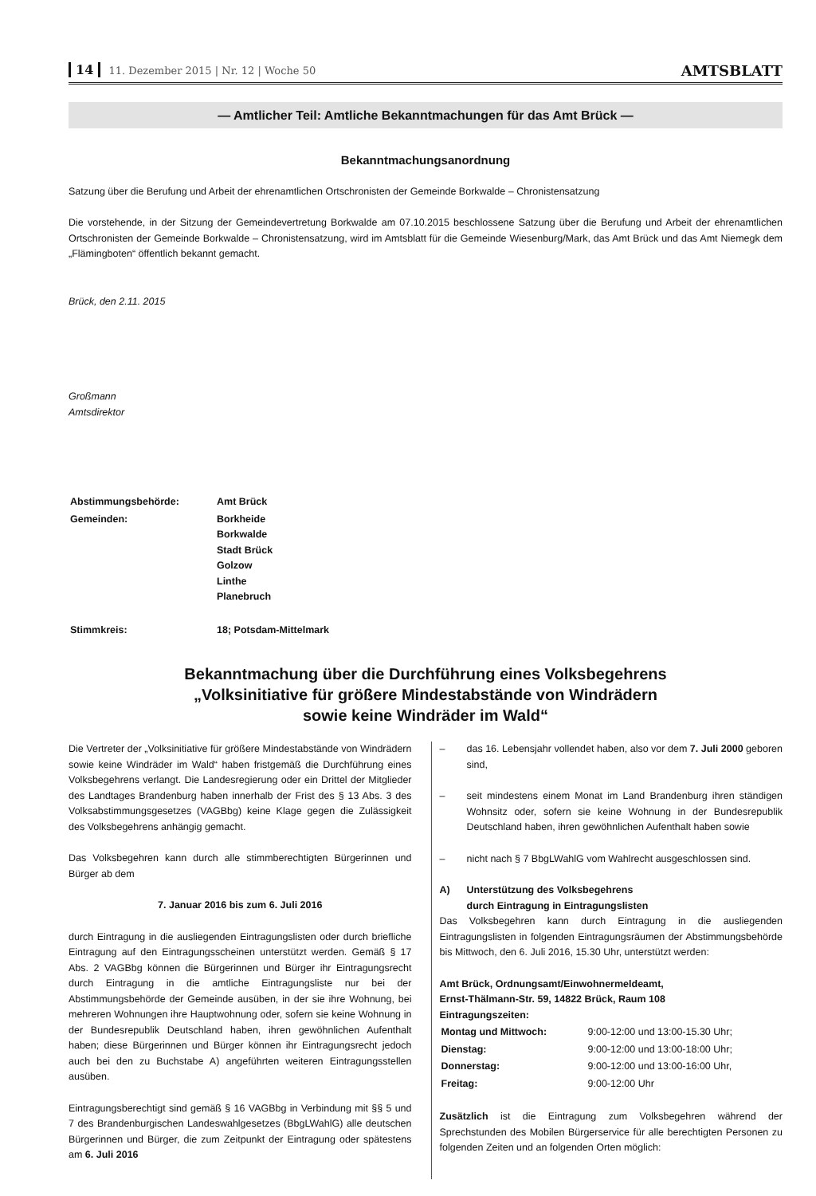14 11. Dezember 2015 | Nr. 12 | Woche 50
AMTSBLATT
— Amtlicher Teil: Amtliche Bekanntmachungen für das Amt Brück —
Bekanntmachungsanordnung
Satzung über die Berufung und Arbeit der ehrenamtlichen Ortschronisten der Gemeinde Borkwalde – Chronistensatzung
Die vorstehende, in der Sitzung der Gemeindevertretung Borkwalde am 07.10.2015 beschlossene Satzung über die Berufung und Arbeit der ehrenamtlichen Ortschronisten der Gemeinde Borkwalde – Chronistensatzung, wird im Amtsblatt für die Gemeinde Wiesenburg/Mark, das Amt Brück und das Amt Niemegk dem „Flämingboten“ öffentlich bekannt gemacht.
Brück, den 2.11. 2015
Großmann
Amtsdirektor
| Abstimmungsbehörde: | Amt Brück |
| Gemeinden: | Borkheide Borkwalde Stadt Brück Golzow Linthe Planebruch |
| Stimmkreis: | 18; Potsdam-Mittelmark |
Bekanntmachung über die Durchführung eines Volksbegehrens
„Volksinitiative für größere Mindestabstände von Windrädern
sowie keine Windräder im Wald“
Die Vertreter der „Volksinitiative für größere Mindestabstände von Windrädern sowie keine Windräder im Wald“ haben fristgemäß die Durchführung eines Volksbegehrens verlangt. Die Landesregierung oder ein Drittel der Mitglieder des Landtages Brandenburg haben innerhalb der Frist des § 13 Abs. 3 des Volksabstimmungsgesetzes (VAGBbg) keine Klage gegen die Zulässigkeit des Volksbegehrens anhängig gemacht.
Das Volksbegehren kann durch alle stimmberechtigten Bürgerinnen und Bürger ab dem
7. Januar 2016 bis zum 6. Juli 2016
durch Eintragung in die ausliegenden Eintragungslisten oder durch briefliche Eintragung auf den Eintragungsscheinen unterstützt werden. Gemäß § 17 Abs. 2 VAGBbg können die Bürgerinnen und Bürger ihr Eintragungsrecht durch Eintragung in die amtliche Eintragungsliste nur bei der Abstimmungsbehörde der Gemeinde ausüben, in der sie ihre Wohnung, bei mehreren Wohnungen ihre Hauptwohnung oder, sofern sie keine Wohnung in der Bundesrepublik Deutschland haben, ihren gewöhnlichen Aufenthalt haben; diese Bürgerinnen und Bürger können ihr Eintragungsrecht jedoch auch bei den zu Buchstabe A) angeführten weiteren Eintragungsstellen ausüben.
Eintragungsberechtigt sind gemäß § 16 VAGBbg in Verbindung mit §§ 5 und 7 des Brandenburgischen Landeswahlgesetzes (BbgLWahlG) alle deutschen Bürgerinnen und Bürger, die zum Zeitpunkt der Eintragung oder spätestens am 6. Juli 2016
– das 16. Lebensjahr vollendet haben, also vor dem 7. Juli 2000 geboren sind,
– seit mindestens einem Monat im Land Brandenburg ihren ständigen Wohnsitz oder, sofern sie keine Wohnung in der Bundesrepublik Deutschland haben, ihren gewöhnlichen Aufenthalt haben sowie
– nicht nach § 7 BbgLWahlG vom Wahlrecht ausgeschlossen sind.
A) Unterstützung des Volksbegehrens
durch Eintragung in Eintragungslisten
Das Volksbegehren kann durch Eintragung in die ausliegenden Eintragungslisten in folgenden Eintragungsräumen der Abstimmungsbehörde bis Mittwoch, den 6. Juli 2016, 15.30 Uhr, unterstützt werden:
Amt Brück, Ordnungsamt/Einwohnermeldeamt,
Ernst-Thälmann-Str. 59, 14822 Brück, Raum 108
Eintragungszeiten:
| Montag und Mittwoch: | 9:00-12:00 und 13:00-15.30 Uhr; |
| Dienstag: | 9:00-12:00 und 13:00-18:00 Uhr; |
| Donnerstag: | 9:00-12:00 und 13:00-16:00 Uhr, |
| Freitag: | 9:00-12:00 Uhr |
Zusätzlich ist die Eintragung zum Volksbegehren während der Sprechstunden des Mobilen Bürgerservice für alle berechtigten Personen zu folgenden Zeiten und an folgenden Orten möglich: